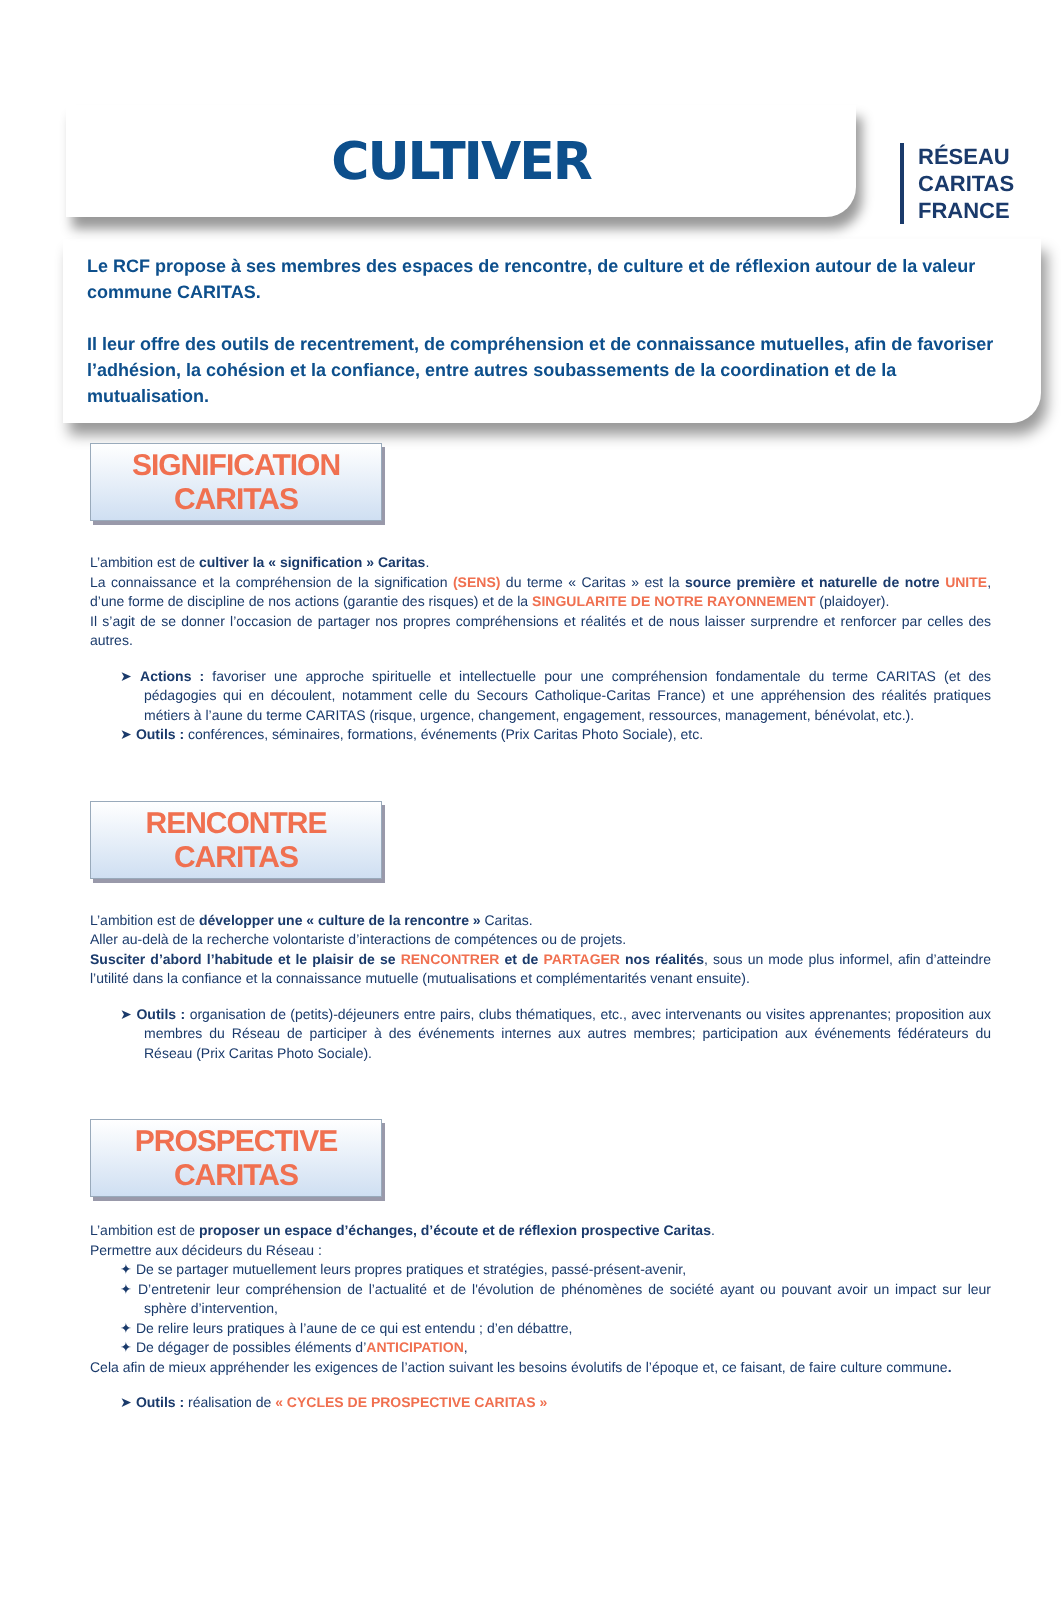RÉSEAU
CARITAS
FRANCE
CULTIVER
Le RCF propose à ses membres des espaces de rencontre, de culture et de réflexion autour de la valeur commune CARITAS.
Il leur offre des outils de recentrement, de compréhension et de connaissance mutuelles, afin de favoriser l’adhésion, la cohésion et la confiance, entre autres soubassements de la coordination et de la mutualisation.
SIGNIFICATION CARITAS
L’ambition est de cultiver la « signification » Caritas.
La connaissance et la compréhension de la signification (SENS) du terme « Caritas » est la source première et naturelle de notre UNITE, d’une forme de discipline de nos actions (garantie des risques) et de la SINGULARITE DE NOTRE RAYONNEMENT (plaidoyer).
Il s’agit de se donner l’occasion de partager nos propres compréhensions et réalités et de nous laisser surprendre et renforcer par celles des autres.
➤ Actions : favoriser une approche spirituelle et intellectuelle pour une compréhension fondamentale du terme CARITAS (et des pédagogies qui en découlent, notamment celle du Secours Catholique-Caritas France) et une appréhension des réalités pratiques métiers à l’aune du terme CARITAS (risque, urgence, changement, engagement, ressources, management, bénévolat, etc.).
➤ Outils : conférences, séminaires, formations, événements (Prix Caritas Photo Sociale), etc.
RENCONTRE CARITAS
L’ambition est de développer une « culture de la rencontre » Caritas.
Aller au-delà de la recherche volontariste d’interactions de compétences ou de projets.
Susciter d’abord l’habitude et le plaisir de se RENCONTRER et de PARTAGER nos réalités, sous un mode plus informel, afin d’atteindre l’utilité dans la confiance et la connaissance mutuelle (mutualisations et complémentarités venant ensuite).
➤ Outils : organisation de (petits)-déjeuners entre pairs, clubs thématiques, etc., avec intervenants ou visites apprenantes; proposition aux membres du Réseau de participer à des événements internes aux autres membres; participation aux événements fédérateurs du Réseau (Prix Caritas Photo Sociale).
PROSPECTIVE CARITAS
L’ambition est de proposer un espace d’échanges, d’écoute et de réflexion prospective Caritas.
Permettre aux décideurs du Réseau :
✦ De se partager mutuellement leurs propres pratiques et stratégies, passé-présent-avenir,
✦ D’entretenir leur compréhension de l’actualité et de l'évolution de phénomènes de société ayant ou pouvant avoir un impact sur leur sphère d’intervention,
✦ De relire leurs pratiques à l’aune de ce qui est entendu ; d’en débattre,
✦ De dégager de possibles éléments d’ANTICIPATION,
Cela afin de mieux appréhender les exigences de l’action suivant les besoins évolutifs de l’époque et, ce faisant, de faire culture commune.
➤ Outils : réalisation de « CYCLES DE PROSPECTIVE CARITAS »